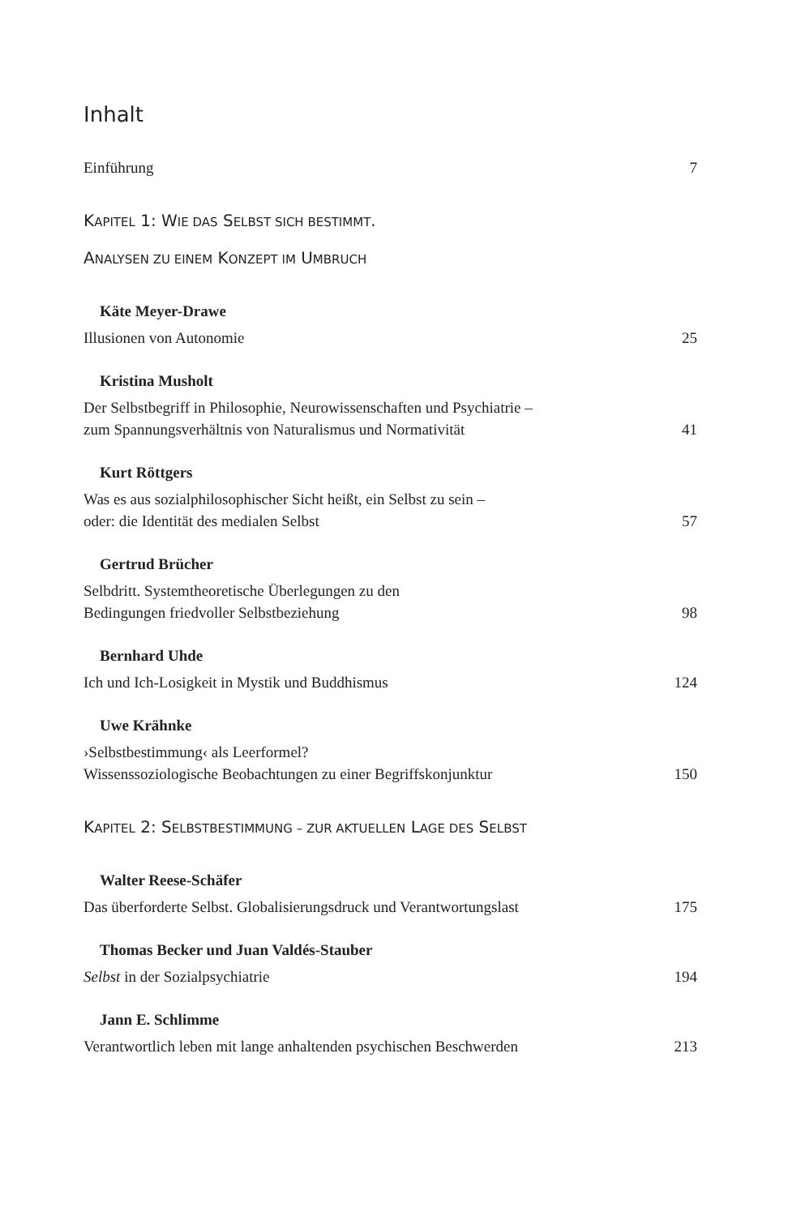Inhalt
Einführung 7
KAPITEL 1: WIE DAS SELBST SICH BESTIMMT.
ANALYSEN ZU EINEM KONZEPT IM UMBRUCH
Käte Meyer-Drawe
Illusionen von Autonomie 25
Kristina Musholt
Der Selbstbegriff in Philosophie, Neurowissenschaften und Psychiatrie –
zum Spannungsverhältnis von Naturalismus und Normativität 41
Kurt Röttgers
Was es aus sozialphilosophischer Sicht heißt, ein Selbst zu sein –
oder: die Identität des medialen Selbst 57
Gertrud Brücher
Selbdritt. Systemtheoretische Überlegungen zu den
Bedingungen friedvoller Selbstbeziehung 98
Bernhard Uhde
Ich und Ich-Losigkeit in Mystik und Buddhismus 124
Uwe Krähnke
›Selbstbestimmung‹ als Leerformel?
Wissenssoziologische Beobachtungen zu einer Begriffskonjunktur 150
KAPITEL 2: SELBSTBESTIMMUNG – ZUR AKTUELLEN LAGE DES SELBST
Walter Reese-Schäfer
Das überforderte Selbst. Globalisierungsdruck und Verantwortungslast 175
Thomas Becker und Juan Valdés-Stauber
Selbst in der Sozialpsychiatrie 194
Jann E. Schlimme
Verantwortlich leben mit lange anhaltenden psychischen Beschwerden 213